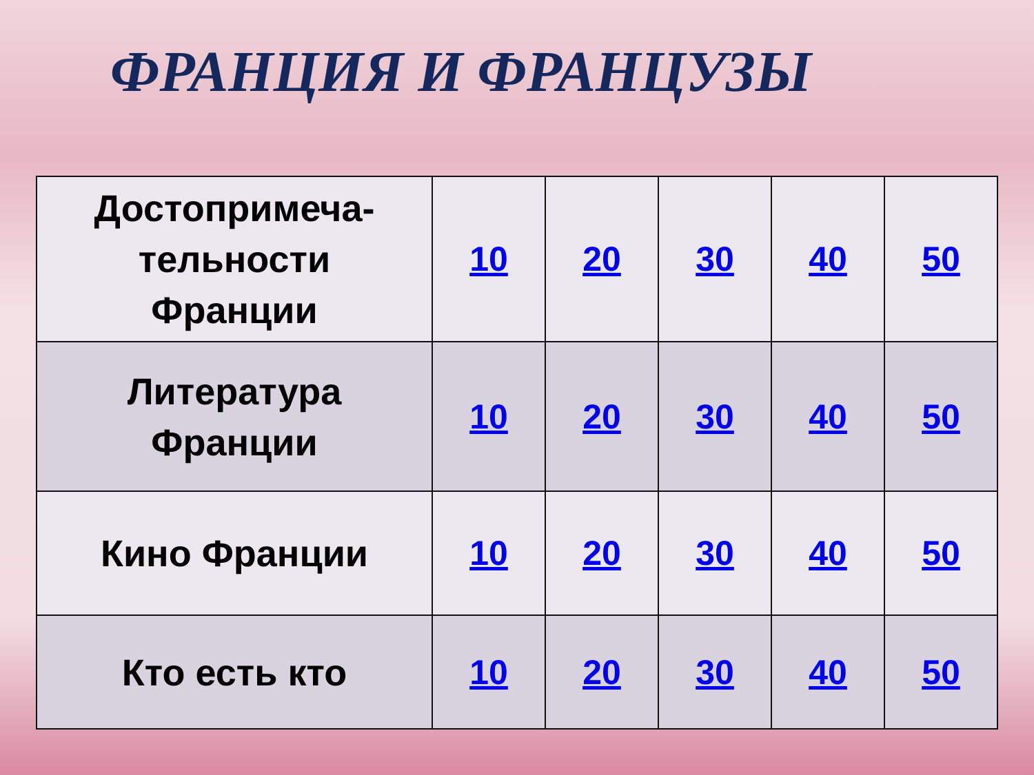ФРАНЦИЯ И ФРАНЦУЗЫ
| Достопримеча- тельности Франции | 10 | 20 | 30 | 40 | 50 |
| Литература Франции | 10 | 20 | 30 | 40 | 50 |
| Кино Франции | 10 | 20 | 30 | 40 | 50 |
| Кто есть кто | 10 | 20 | 30 | 40 | 50 |